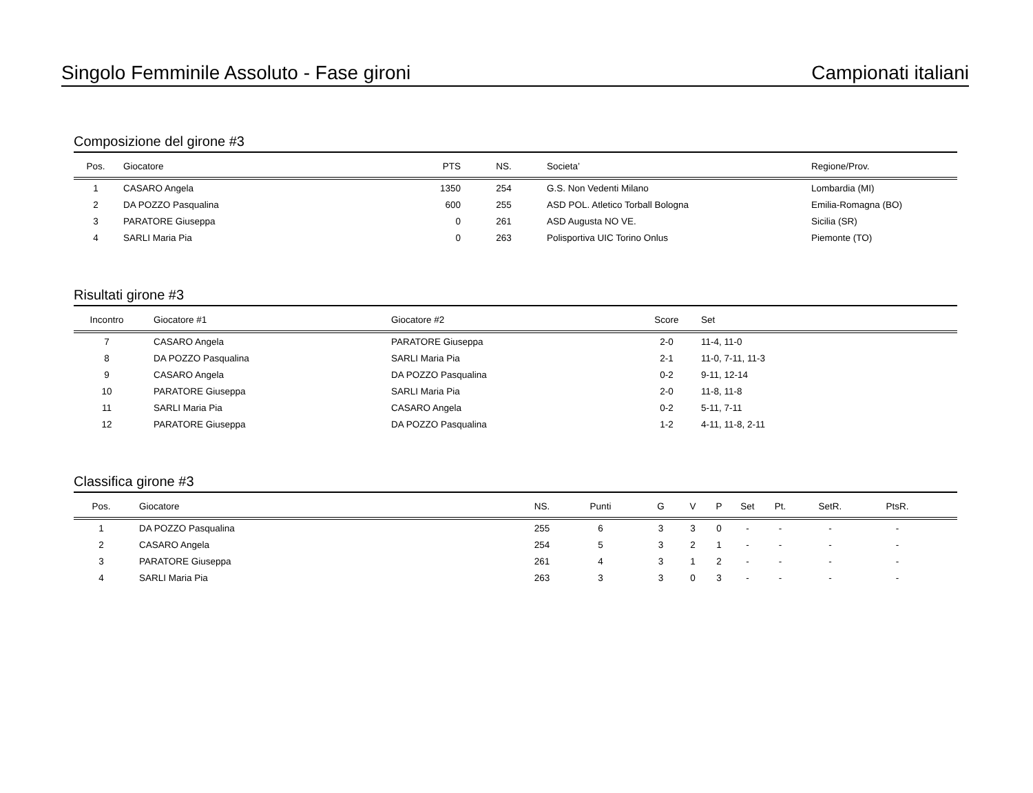Singolo Femminile Assoluto - Fase gironi Campionati italiani
Composizione del girone #3
| Pos. | | Giocatore | PTS | NS. | Societa’ | Regione/Prov. |
| --- | --- | --- | --- | --- | --- | --- |
| 1 | | CASARO Angela | 1350 | 254 | G.S. Non Vedenti Milano | Lombardia (MI) |
| 2 | | DA POZZO Pasqualina | 600 | 255 | ASD POL. Atletico Torball Bologna | Emilia-Romagna (BO) |
| 3 | | PARATORE Giuseppa | 0 | 261 | ASD Augusta NO VE. | Sicilia (SR) |
| 4 | | SARLI Maria Pia | 0 | 263 | Polisportiva UIC Torino Onlus | Piemonte (TO) |
Risultati girone #3
| Incontro | | Giocatore #1 | Giocatore #2 | Score | Set |
| --- | --- | --- | --- | --- | --- |
| 7 | | CASARO Angela | PARATORE Giuseppa | 2-0 | 11-4, 11-0 |
| 8 | | DA POZZO Pasqualina | SARLI Maria Pia | 2-1 | 11-0, 7-11, 11-3 |
| 9 | | CASARO Angela | DA POZZO Pasqualina | 0-2 | 9-11, 12-14 |
| 10 | | PARATORE Giuseppa | SARLI Maria Pia | 2-0 | 11-8, 11-8 |
| 11 | | SARLI Maria Pia | CASARO Angela | 0-2 | 5-11, 7-11 |
| 12 | | PARATORE Giuseppa | DA POZZO Pasqualina | 1-2 | 4-11, 11-8, 2-11 |
Classifica girone #3
| Pos. | | Giocatore | NS. | Punti | G | V | P | Set | Pt. | SetR. | PtsR. | |
| --- | --- | --- | --- | --- | --- | --- | --- | --- | --- | --- | --- | --- |
| 1 | | DA POZZO Pasqualina | 255 | 6 | 3 | 3 | 0 | - | - | - | - | |
| 2 | | CASARO Angela | 254 | 5 | 3 | 2 | 1 | - | - | - | - | |
| 3 | | PARATORE Giuseppa | 261 | 4 | 3 | 1 | 2 | - | - | - | - | |
| 4 | | SARLI Maria Pia | 263 | 3 | 3 | 0 | 3 | - | - | - | - | |